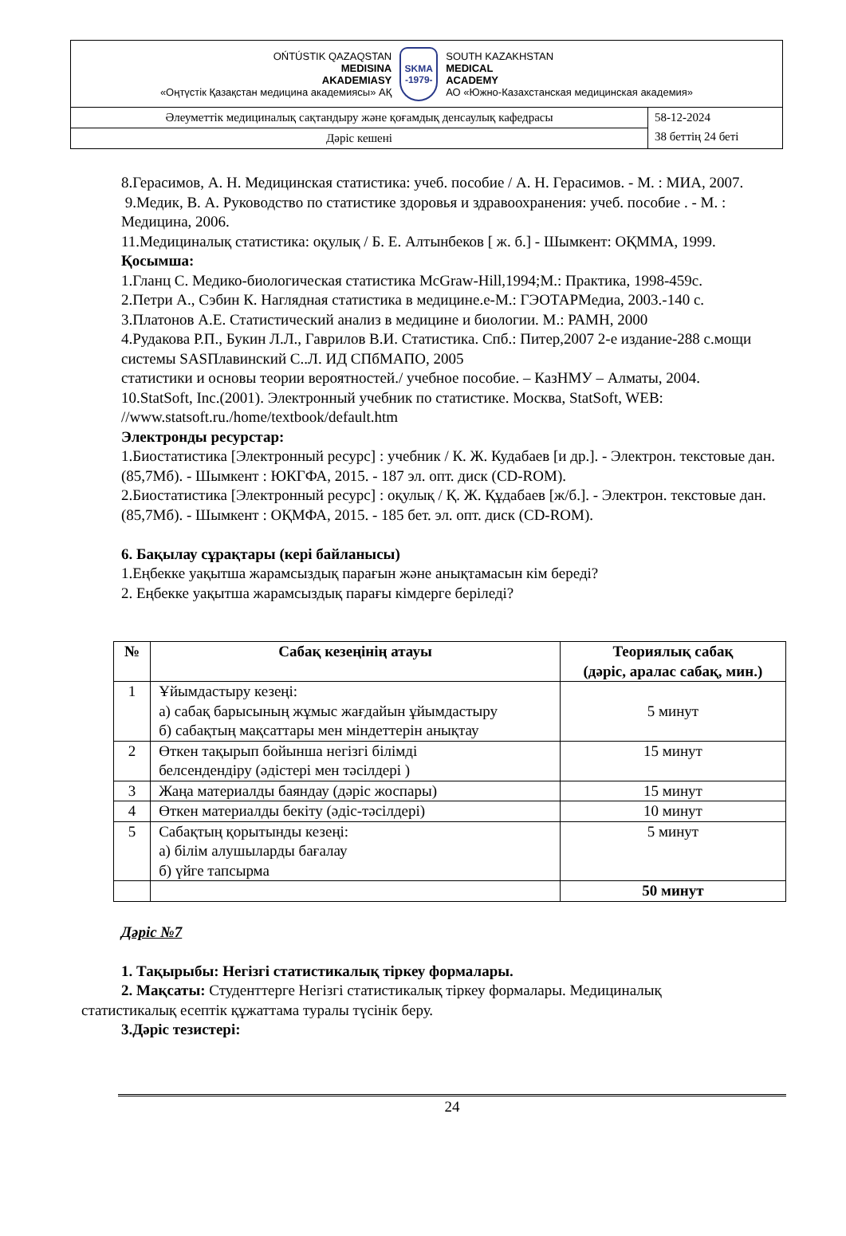OŃTÚSTIK QAZAQSTAN
MEDISINA
AKADEMIASY
«Оңтүстік Қазақстан медицина академиясы» АҚ
SKMA
-1979-
SOUTH KAZAKHSTAN
MEDICAL
ACADEMY
АО «Южно-Казахстанская медицинская академия»
Әлеуметтік медициналық сақтандыру және қоғамдық денсаулық кафедрасы
Дәріс кешені
58-12-2024
38 беттің 24 беті
8.Герасимов, А. Н. Медицинская статистика: учеб. пособие / А. Н. Герасимов. - М. : МИА, 2007.
9.Медик, В. А. Руководство по статистике здоровья и здравоохранения: учеб. пособие . - М. : Медицина, 2006.
11.Медициналық статистика: оқулық / Б. Е. Алтынбеков [ ж. б.] - Шымкент: ОҚММА, 1999.
Қосымша:
1.Гланц С. Медико-биологическая статистика McGraw-Hill,1994;М.: Практика, 1998-459с.
2.Петри А., Сэбин К. Наглядная статистика в медицине.е-М.: ГЭОТАРМедиа, 2003.-140 с.
3.Платонов А.Е. Статистический анализ в медицине и биологии. М.: РАМН, 2000
4.Рудакова Р.П., Букин Л.Л., Гаврилов В.И. Статистика. Спб.: Питер,2007 2-е издание-288 с.мощи системы SASПлавинский С..Л. ИД СПбМАПО, 2005
статистики и основы теории вероятностей./ учебное пособие. – КазНМУ – Алматы, 2004.
10.StatSoft, Inc.(2001). Электронный учебник по статистике. Москва, StatSoft, WEB: //www.statsoft.ru./home/textbook/default.htm
Электронды ресурстар:
1.Биостатистика [Электронный ресурс] : учебник / К. Ж. Кудабаев [и др.]. - Электрон. текстовые дан. (85,7Мб). - Шымкент : ЮКГФА, 2015. - 187 эл. опт. диск (CD-ROM).
2.Биостатистика [Электронный ресурс] : оқулық / Қ. Ж. Құдабаев [ж/б.]. - Электрон. текстовые дан. (85,7Мб). - Шымкент : ОҚМФА, 2015. - 185 бет. эл. опт. диск (CD-ROM).
6. Бақылау сұрақтары (кері байланысы)
1.Еңбекке уақытша жарамсыздық парағын және анықтамасын кім береді?
2. Еңбекке уақытша жарамсыздық парағы кімдерге беріледі?
| № | Сабақ кезеңінің атауы | Теориялық сабақ (дәріс, аралас сабақ, мин.) |
| --- | --- | --- |
| 1 | Ұйымдастыру кезеңі: а) сабақ барысының жұмыс жағдайын ұйымдастыру б) сабақтың мақсаттары мен міндеттерін анықтау | 5 минут |
| 2 | Өткен тақырып бойынша негізгі білімді белсендендіру (әдістері мен тәсілдері ) | 15 минут |
| 3 | Жаңа материалды баяндау (дәріс жоспары) | 15 минут |
| 4 | Өткен материалды бекіту (әдіс-тәсілдері) | 10 минут |
| 5 | Сабақтың қорытынды кезеңі: а) білім алушыларды бағалау б) үйге тапсырма | 5 минут |
| | | 50 минут |
Дәріс №7
1. Тақырыбы: Негізгі статистикалық тіркеу формалары.
2. Мақсаты: Студенттерге Негізгі статистикалық тіркеу формалары. Медициналық
статистикалық есептік құжаттама туралы түсінік беру.
3.Дәріс тезистері:
24